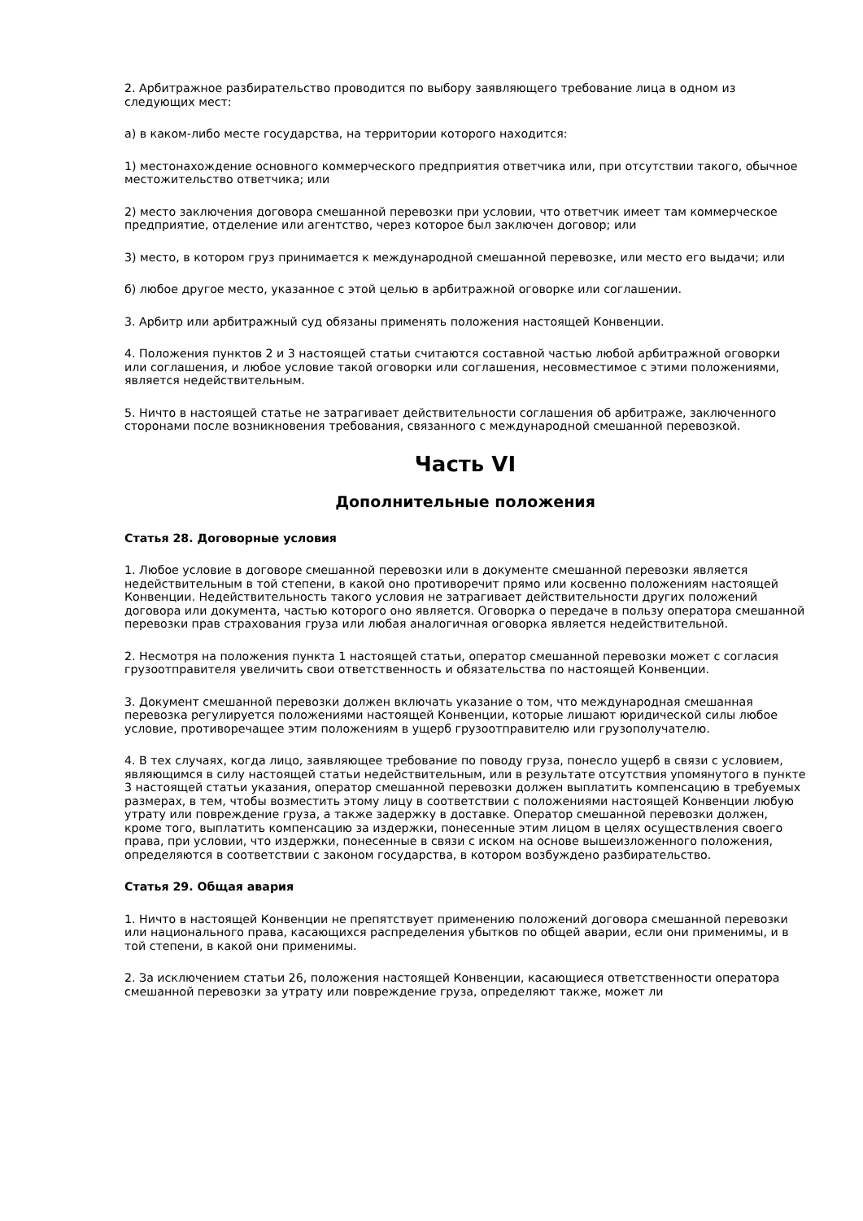2. Арбитражное разбирательство проводится по выбору заявляющего требование лица в одном из следующих мест:
а) в каком-либо месте государства, на территории которого находится:
1) местонахождение основного коммерческого предприятия ответчика или, при отсутствии такого, обычное местожительство ответчика; или
2) место заключения договора смешанной перевозки при условии, что ответчик имеет там коммерческое предприятие, отделение или агентство, через которое был заключен договор; или
3) место, в котором груз принимается к международной смешанной перевозке, или место его выдачи; или
б) любое другое место, указанное с этой целью в арбитражной оговорке или соглашении.
3. Арбитр или арбитражный суд обязаны применять положения настоящей Конвенции.
4. Положения пунктов 2 и 3 настоящей статьи считаются составной частью любой арбитражной оговорки или соглашения, и любое условие такой оговорки или соглашения, несовместимое с этими положениями, является недействительным.
5. Ничто в настоящей статье не затрагивает действительности соглашения об арбитраже, заключенного сторонами после возникновения требования, связанного с международной смешанной перевозкой.
Часть VI
Дополнительные положения
Статья 28. Договорные условия
1. Любое условие в договоре смешанной перевозки или в документе смешанной перевозки является недействительным в той степени, в какой оно противоречит прямо или косвенно положениям настоящей Конвенции. Недействительность такого условия не затрагивает действительности других положений договора или документа, частью которого оно является. Оговорка о передаче в пользу оператора смешанной перевозки прав страхования груза или любая аналогичная оговорка является недействительной.
2. Несмотря на положения пункта 1 настоящей статьи, оператор смешанной перевозки может с согласия грузоотправителя увеличить свои ответственность и обязательства по настоящей Конвенции.
3. Документ смешанной перевозки должен включать указание о том, что международная смешанная перевозка регулируется положениями настоящей Конвенции, которые лишают юридической силы любое условие, противоречащее этим положениям в ущерб грузоотправителю или грузополучателю.
4. В тех случаях, когда лицо, заявляющее требование по поводу груза, понесло ущерб в связи с условием, являющимся в силу настоящей статьи недействительным, или в результате отсутствия упомянутого в пункте 3 настоящей статьи указания, оператор смешанной перевозки должен выплатить компенсацию в требуемых размерах, в тем, чтобы возместить этому лицу в соответствии с положениями настоящей Конвенции любую утрату или повреждение груза, а также задержку в доставке. Оператор смешанной перевозки должен, кроме того, выплатить компенсацию за издержки, понесенные этим лицом в целях осуществления своего права, при условии, что издержки, понесенные в связи с иском на основе вышеизложенного положения, определяются в соответствии с законом государства, в котором возбуждено разбирательство.
Статья 29. Общая авария
1. Ничто в настоящей Конвенции не препятствует применению положений договора смешанной перевозки или национального права, касающихся распределения убытков по общей аварии, если они применимы, и в той степени, в какой они применимы.
2. За исключением статьи 26, положения настоящей Конвенции, касающиеся ответственности оператора смешанной перевозки за утрату или повреждение груза, определяют также, может ли